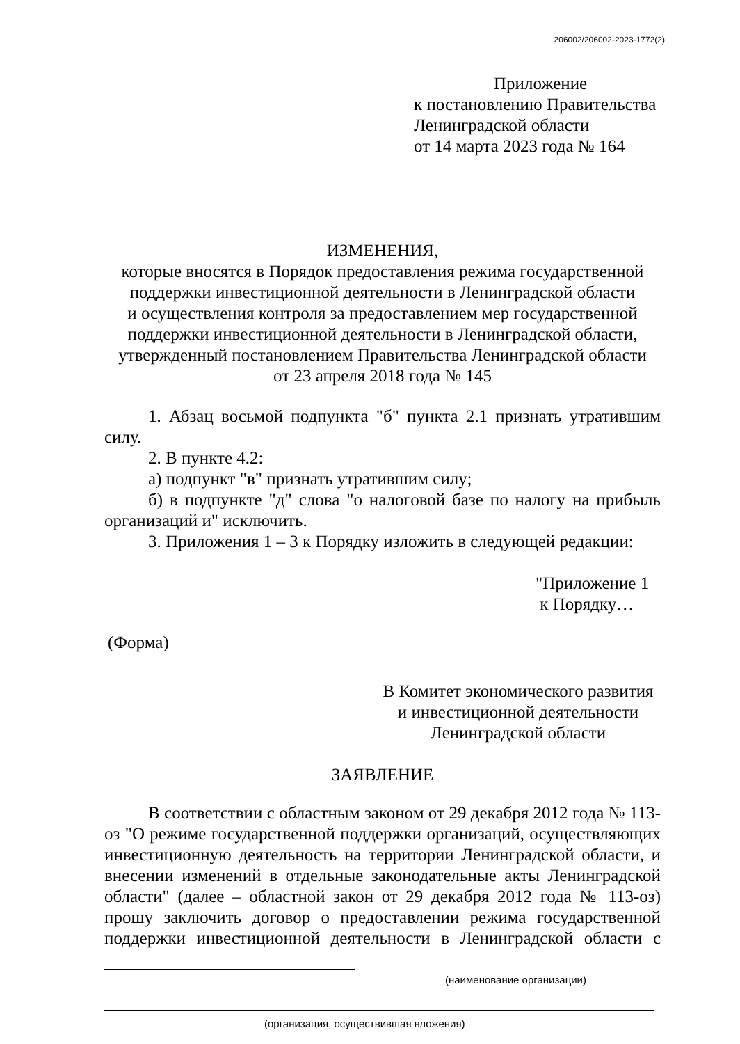206002/206002-2023-1772(2)
Приложение
к постановлению Правительства
Ленинградской области
от 14 марта 2023 года № 164
ИЗМЕНЕНИЯ,
которые вносятся в Порядок предоставления режима государственной поддержки инвестиционной деятельности в Ленинградской области
и осуществления контроля за предоставлением мер государственной поддержки инвестиционной деятельности в Ленинградской области,
утвержденный постановлением Правительства Ленинградской области
от 23 апреля 2018 года № 145
1. Абзац восьмой подпункта "б" пункта 2.1 признать утратившим силу.
2. В пункте 4.2:
а) подпункт "в" признать утратившим силу;
б) в подпункте "д" слова "о налоговой базе по налогу на прибыль организаций и" исключить.
3. Приложения 1 – 3 к Порядку изложить в следующей редакции:
"Приложение 1
к Порядку…
(Форма)
В Комитет экономического развития
и инвестиционной деятельности
Ленинградской области
ЗАЯВЛЕНИЕ
В соответствии с областным законом от 29 декабря 2012 года № 113-оз "О режиме государственной поддержки организаций, осуществляющих инвестиционную деятельность на территории Ленинградской области, и внесении изменений в отдельные законодательные акты Ленинградской области" (далее – областной закон от 29 декабря 2012 года № 113-оз) прошу заключить договор о предоставлении режима государственной поддержки инвестиционной деятельности в Ленинградской области с
(наименование организации)
(организация, осуществившая вложения)